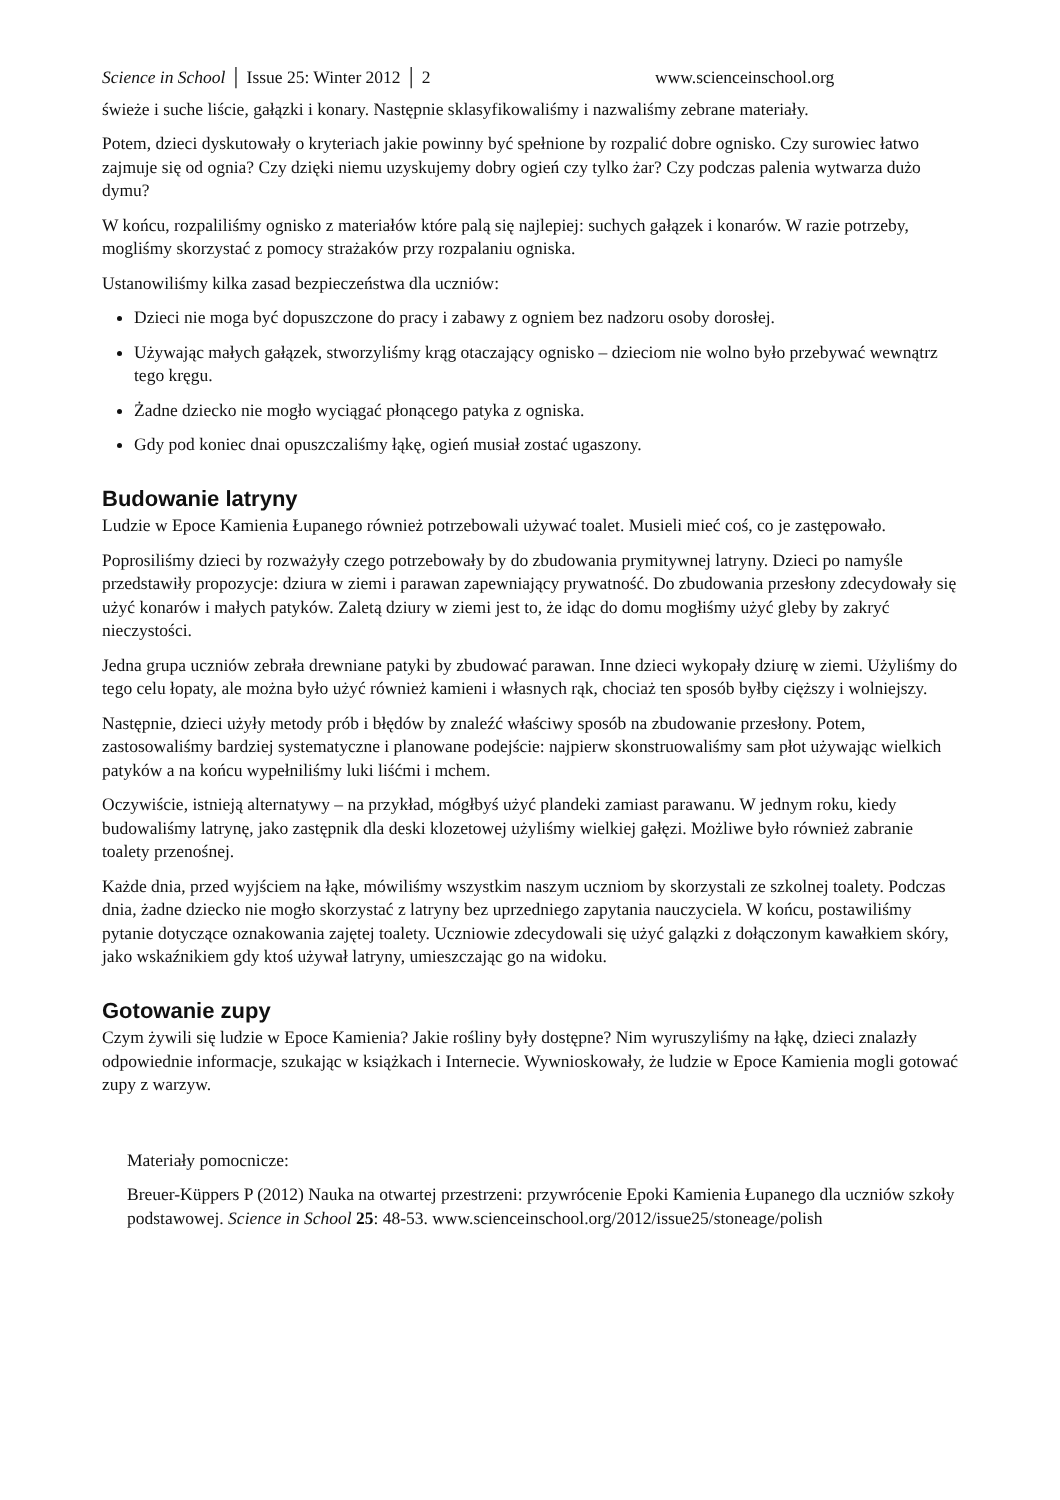Science in School │ Issue 25: Winter 2012 │ 2 www.scienceinschool.org
świeże i suche liście, gałązki i konary. Następnie sklasyfikowaliśmy i nazwaliśmy zebrane materiały.
Potem, dzieci dyskutowały o kryteriach jakie powinny być spełnione by rozpalić dobre ognisko. Czy surowiec łatwo zajmuje się od ognia? Czy dzięki niemu uzyskujemy dobry ogień czy tylko żar? Czy podczas palenia wytwarza dużo dymu?
W końcu, rozpaliliśmy ognisko z materiałów które palą się najlepiej: suchych gałązek i konarów. W razie potrzeby, mogliśmy skorzystać z pomocy strażaków przy rozpalaniu ogniska.
Ustanowiliśmy kilka zasad bezpieczeństwa dla uczniów:
Dzieci nie moga być dopuszczone do pracy i zabawy z ogniem bez nadzoru osoby dorosłej.
Używając małych gałązek, stworzyliśmy krąg otaczający ognisko – dzieciom nie wolno było przebywać wewnątrz tego kręgu.
Żadne dziecko nie mogło wyciągać płonącego patyka z ogniska.
Gdy pod koniec dnai opuszczaliśmy łąkę, ogień musiał zostać ugaszony.
Budowanie latryny
Ludzie w Epoce Kamienia Łupanego również potrzebowali używać toalet. Musieli mieć coś, co je zastępowało.
Poprosiliśmy dzieci by rozważyły czego potrzebowały by do zbudowania prymitywnej latryny. Dzieci po namyśle przedstawiły propozycje: dziura w ziemi i parawan zapewniający prywatność. Do zbudowania przesłony zdecydowały się użyć konarów i małych patyków. Zaletą dziury w ziemi jest to, że idąc do domu mogłiśmy użyć gleby by zakryć nieczystości.
Jedna grupa uczniów zebrała drewniane patyki by zbudować parawan. Inne dzieci wykopały dziurę w ziemi. Użyliśmy do tego celu łopaty, ale można było użyć również kamieni i własnych rąk, chociaż ten sposób byłby cięższy i wolniejszy.
Następnie, dzieci użyły metody prób i błędów by znaleźć właściwy sposób na zbudowanie przesłony. Potem, zastosowaliśmy bardziej systematyczne i planowane podejście: najpierw skonstruowaliśmy sam płot używając wielkich patyków a na końcu wypełniliśmy luki liśćmi i mchem.
Oczywiście, istnieją alternatywy – na przykład, mógłbyś użyć plandeki zamiast parawanu. W jednym roku, kiedy budowaliśmy latrynę, jako zastępnik dla deski klozetowej użyliśmy wielkiej gałęzi. Możliwe było również zabranie toalety przenośnej.
Każde dnia, przed wyjściem na łąke, mówiliśmy wszystkim naszym uczniom by skorzystali ze szkolnej toalety. Podczas dnia, żadne dziecko nie mogło skorzystać z latryny bez uprzedniego zapytania nauczyciela. W końcu, postawiliśmy pytanie dotyczące oznakowania zajętej toalety. Uczniowie zdecydowali się użyć galązki z dołączonym kawałkiem skóry, jako wskaźnikiem gdy ktoś używał latryny, umieszczając go na widoku.
Gotowanie zupy
Czym żywili się ludzie w Epoce Kamienia? Jakie rośliny były dostępne? Nim wyruszyliśmy na łąkę, dzieci znalazły odpowiednie informacje, szukając w książkach i Internecie. Wywnioskowały, że ludzie w Epoce Kamienia mogli gotować zupy z warzyw.
Materiały pomocnicze:
Breuer-Küppers P (2012) Nauka na otwartej przestrzeni: przywrócenie Epoki Kamienia Łupanego dla uczniów szkoły podstawowej. Science in School 25: 48-53. www.scienceinschool.org/2012/issue25/stoneage/polish